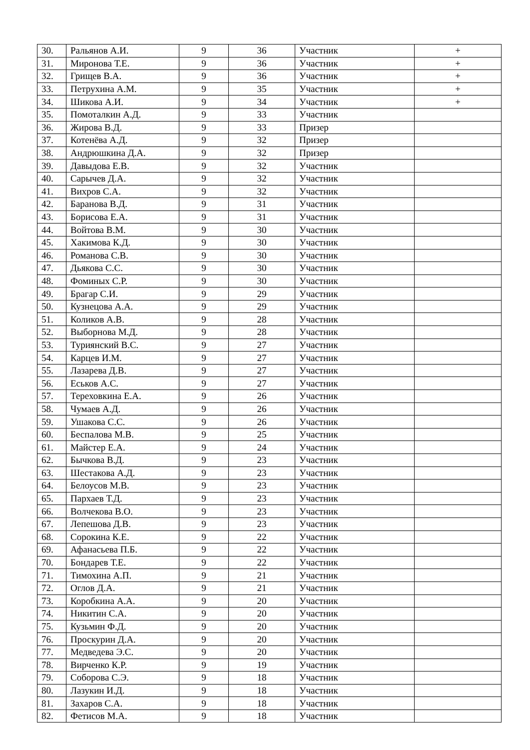| 30. | Ральянов А.И. | 9 | 36 | Участник | + |
| 31. | Миронова Т.Е. | 9 | 36 | Участник | + |
| 32. | Грищев В.А. | 9 | 36 | Участник | + |
| 33. | Петрухина А.М. | 9 | 35 | Участник | + |
| 34. | Шикова А.И. | 9 | 34 | Участник | + |
| 35. | Помоталкин А.Д. | 9 | 33 | Участник | |
| 36. | Жирова В.Д. | 9 | 33 | Призер | |
| 37. | Котенёва А.Д. | 9 | 32 | Призер | |
| 38. | Андрюшкина Д.А. | 9 | 32 | Призер | |
| 39. | Давыдова Е.В. | 9 | 32 | Участник | |
| 40. | Сарычев Д.А. | 9 | 32 | Участник | |
| 41. | Вихров С.А. | 9 | 32 | Участник | |
| 42. | Баранова В.Д. | 9 | 31 | Участник | |
| 43. | Борисова Е.А. | 9 | 31 | Участник | |
| 44. | Войтова В.М. | 9 | 30 | Участник | |
| 45. | Хакимова К.Д. | 9 | 30 | Участник | |
| 46. | Романова С.В. | 9 | 30 | Участник | |
| 47. | Дьякова С.С. | 9 | 30 | Участник | |
| 48. | Фоминых С.Р. | 9 | 30 | Участник | |
| 49. | Брагар С.И. | 9 | 29 | Участник | |
| 50. | Кузнецова А.А. | 9 | 29 | Участник | |
| 51. | Коликов А.В. | 9 | 28 | Участник | |
| 52. | Выборнова М.Д. | 9 | 28 | Участник | |
| 53. | Туриянский В.С. | 9 | 27 | Участник | |
| 54. | Карцев И.М. | 9 | 27 | Участник | |
| 55. | Лазарева Д.В. | 9 | 27 | Участник | |
| 56. | Еськов А.С. | 9 | 27 | Участник | |
| 57. | Тереховкина Е.А. | 9 | 26 | Участник | |
| 58. | Чумаев А.Д. | 9 | 26 | Участник | |
| 59. | Ушакова С.С. | 9 | 26 | Участник | |
| 60. | Беспалова М.В. | 9 | 25 | Участник | |
| 61. | Майстер Е.А. | 9 | 24 | Участник | |
| 62. | Бычкова В.Д. | 9 | 23 | Участник | |
| 63. | Шестакова А.Д. | 9 | 23 | Участник | |
| 64. | Белоусов М.В. | 9 | 23 | Участник | |
| 65. | Пархаев Т.Д. | 9 | 23 | Участник | |
| 66. | Волчекова В.О. | 9 | 23 | Участник | |
| 67. | Лепешова Д.В. | 9 | 23 | Участник | |
| 68. | Сорокина К.Е. | 9 | 22 | Участник | |
| 69. | Афанасьева П.Б. | 9 | 22 | Участник | |
| 70. | Бондарев Т.Е. | 9 | 22 | Участник | |
| 71. | Тимохина А.П. | 9 | 21 | Участник | |
| 72. | Оглов Д.А. | 9 | 21 | Участник | |
| 73. | Коробкина А.А. | 9 | 20 | Участник | |
| 74. | Никитин С.А. | 9 | 20 | Участник | |
| 75. | Кузьмин Ф.Д. | 9 | 20 | Участник | |
| 76. | Проскурин Д.А. | 9 | 20 | Участник | |
| 77. | Медведева Э.С. | 9 | 20 | Участник | |
| 78. | Вирченко К.Р. | 9 | 19 | Участник | |
| 79. | Соборова С.Э. | 9 | 18 | Участник | |
| 80. | Лазукин И.Д. | 9 | 18 | Участник | |
| 81. | Захаров С.А. | 9 | 18 | Участник | |
| 82. | Фетисов М.А. | 9 | 18 | Участник | |